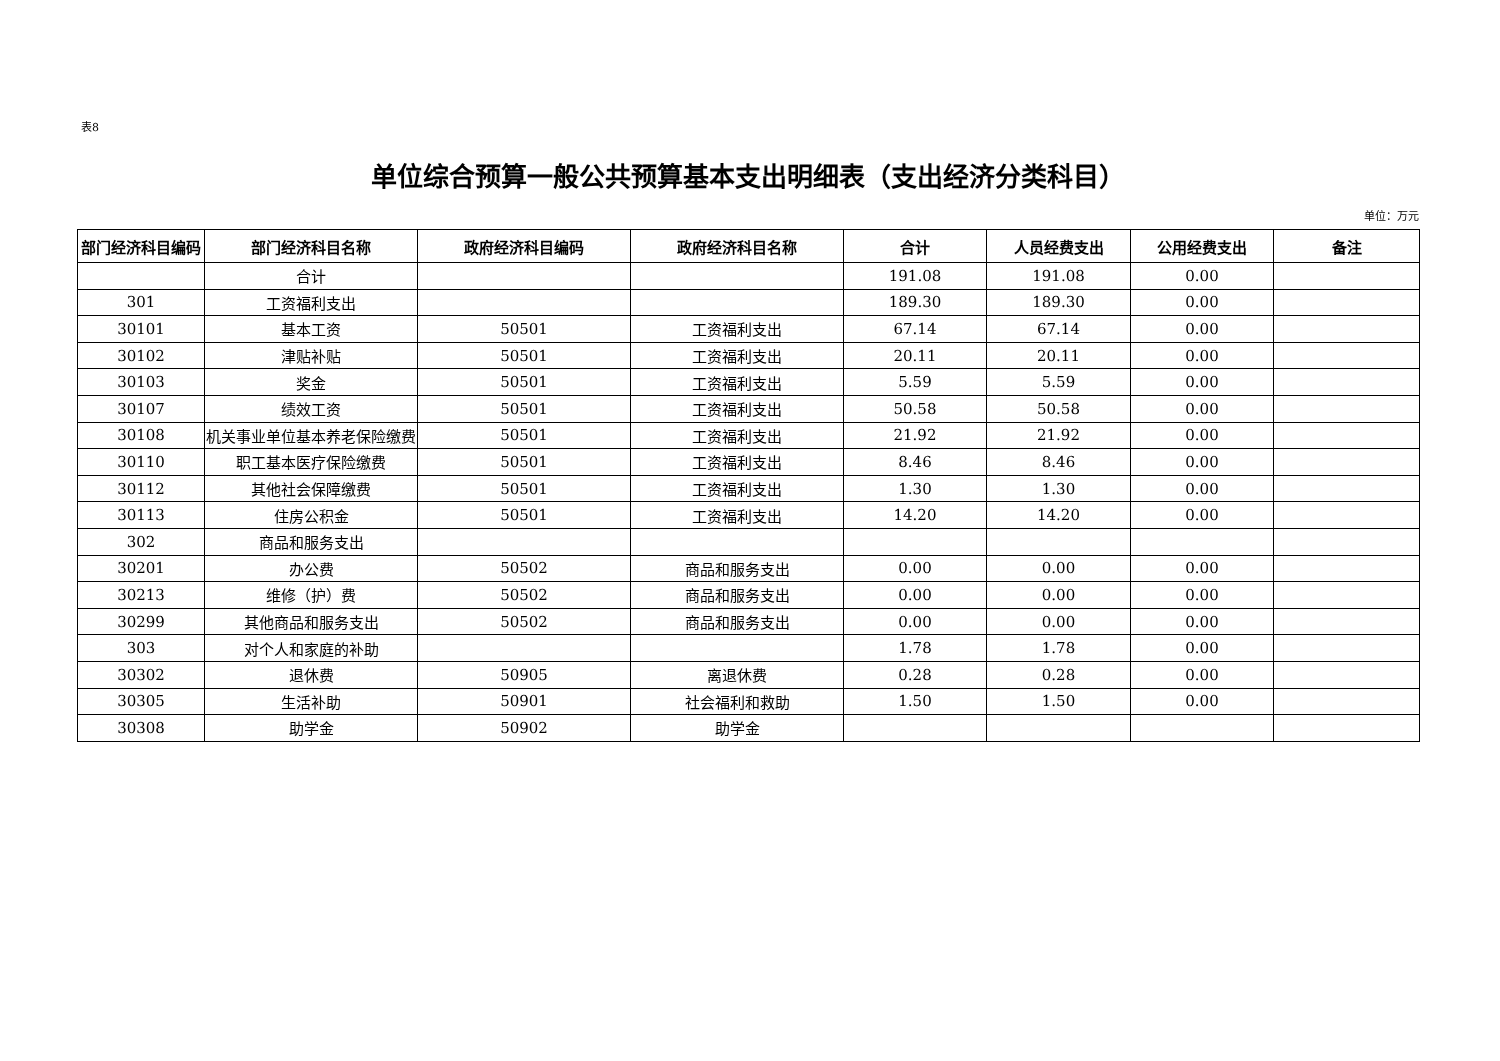表8
单位综合预算一般公共预算基本支出明细表（支出经济分类科目）
单位：万元
| 部门经济科目编码 | 部门经济科目名称 | 政府经济科目编码 | 政府经济科目名称 | 合计 | 人员经费支出 | 公用经费支出 | 备注 |
| --- | --- | --- | --- | --- | --- | --- | --- |
| | 合计 | | | 191.08 | 191.08 | 0.00 | |
| 301 | 工资福利支出 | | | 189.30 | 189.30 | 0.00 | |
| 30101 | 基本工资 | 50501 | 工资福利支出 | 67.14 | 67.14 | 0.00 | |
| 30102 | 津贴补贴 | 50501 | 工资福利支出 | 20.11 | 20.11 | 0.00 | |
| 30103 | 奖金 | 50501 | 工资福利支出 | 5.59 | 5.59 | 0.00 | |
| 30107 | 绩效工资 | 50501 | 工资福利支出 | 50.58 | 50.58 | 0.00 | |
| 30108 | 机关事业单位基本养老保险缴费 | 50501 | 工资福利支出 | 21.92 | 21.92 | 0.00 | |
| 30110 | 职工基本医疗保险缴费 | 50501 | 工资福利支出 | 8.46 | 8.46 | 0.00 | |
| 30112 | 其他社会保障缴费 | 50501 | 工资福利支出 | 1.30 | 1.30 | 0.00 | |
| 30113 | 住房公积金 | 50501 | 工资福利支出 | 14.20 | 14.20 | 0.00 | |
| 302 | 商品和服务支出 | | | | | | |
| 30201 | 办公费 | 50502 | 商品和服务支出 | 0.00 | 0.00 | 0.00 | |
| 30213 | 维修（护）费 | 50502 | 商品和服务支出 | 0.00 | 0.00 | 0.00 | |
| 30299 | 其他商品和服务支出 | 50502 | 商品和服务支出 | 0.00 | 0.00 | 0.00 | |
| 303 | 对个人和家庭的补助 | | | 1.78 | 1.78 | 0.00 | |
| 30302 | 退休费 | 50905 | 离退休费 | 0.28 | 0.28 | 0.00 | |
| 30305 | 生活补助 | 50901 | 社会福利和救助 | 1.50 | 1.50 | 0.00 | |
| 30308 | 助学金 | 50902 | 助学金 | | | | |